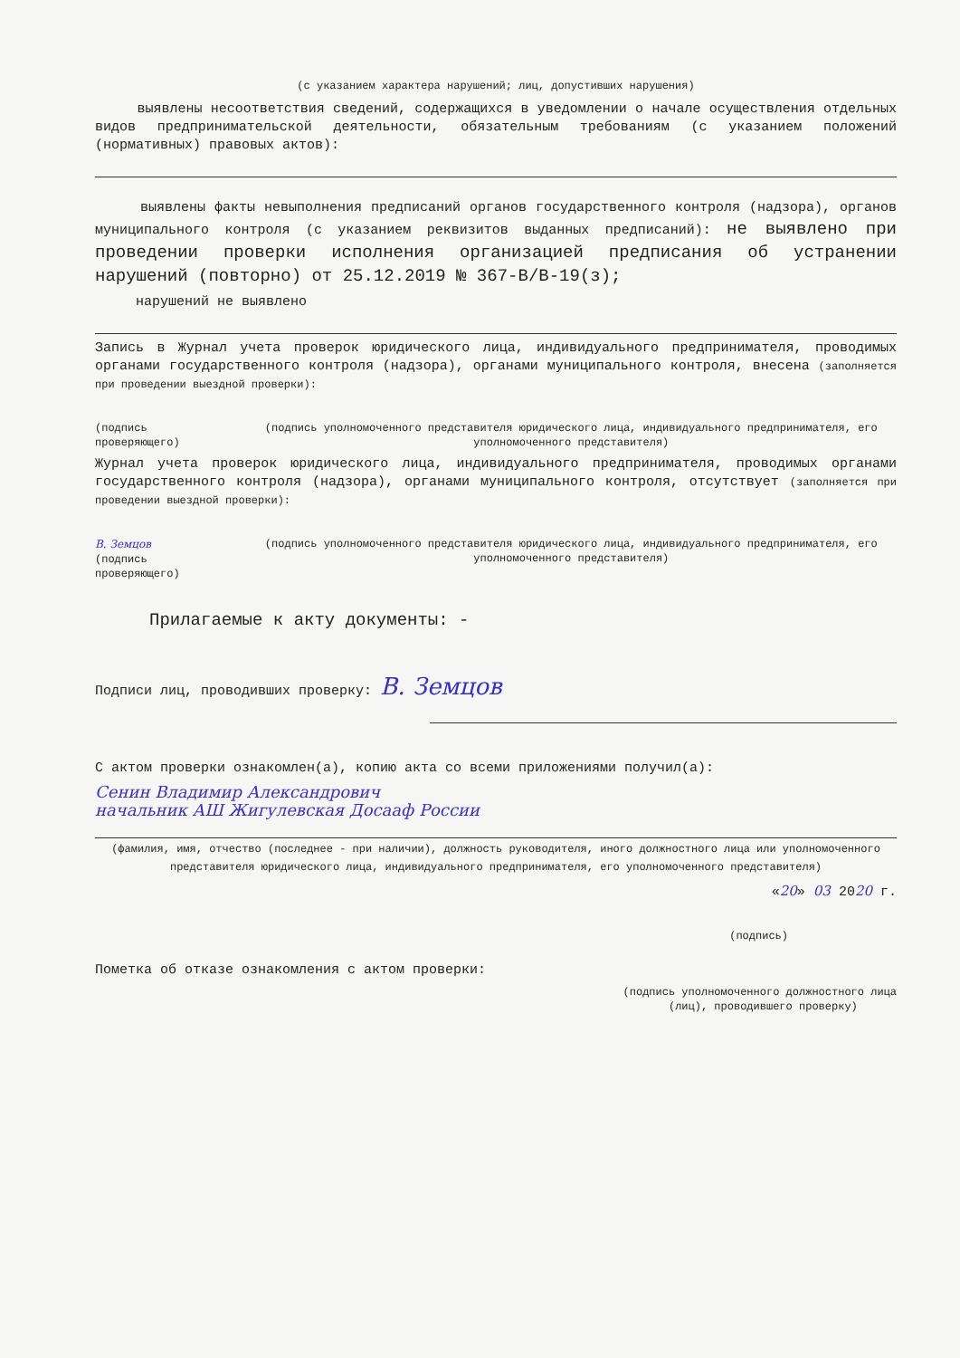(с указанием характера нарушений; лиц, допустивших нарушения)
выявлены несоответствия сведений, содержащихся в уведомлении о начале осуществления отдельных видов предпринимательской деятельности, обязательным требованиям (с указанием положений (нормативных) правовых актов):
выявлены факты невыполнения предписаний органов государственного контроля (надзора), органов муниципального контроля (с указанием реквизитов выданных предписаний): не выявлено при проведении проверки исполнения организацией предписания об устранении нарушений (повторно) от 25.12.2019 № 367-В/В-19(з);
нарушений не выявлено
Запись в Журнал учета проверок юридического лица, индивидуального предпринимателя, проводимых органами государственного контроля (надзора), органами муниципального контроля, внесена (заполняется при проведении выездной проверки):
(подпись проверяющего) (подпись уполномоченного представителя юридического лица, индивидуального предпринимателя, его уполномоченного представителя)
Журнал учета проверок юридического лица, индивидуального предпринимателя, проводимых органами государственного контроля (надзора), органами муниципального контроля, отсутствует (заполняется при проведении выездной проверки):
В. Земцов
(подпись проверяющего)
(подпись уполномоченного представителя юридического лица, индивидуального предпринимателя, его уполномоченного представителя)
Прилагаемые к акту документы: -
Подписи лиц, проводивших проверку: В. Земцов
С актом проверки ознакомлен(а), копию акта со всеми приложениями получил(а):
Сенин Владимир Александрович
начальник АШ Жигулевская Досааф России
(фамилия, имя, отчество (последнее - при наличии), должность руководителя, иного должностного лица или уполномоченного представителя юридического лица, индивидуального предпринимателя, его уполномоченного представителя)
«20» 03 2020 г.
(подпись)
Пометка об отказе ознакомления с актом проверки:
(подпись уполномоченного должностного лица
(лиц), проводившего проверку)